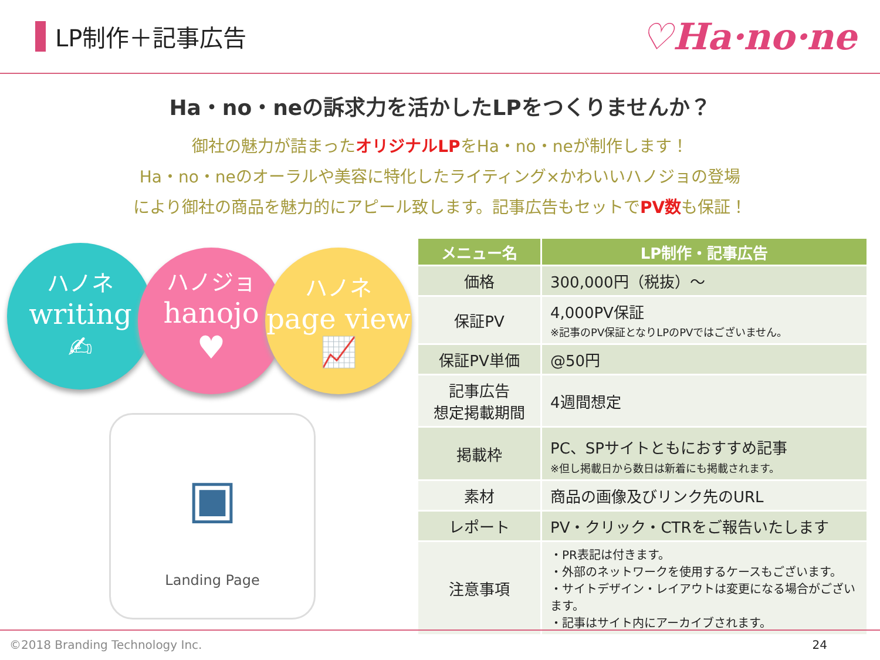LP制作＋記事広告
♡Ha·no·ne
Ha・no・neの訴求力を活かしたLPをつくりませんか？
御社の魅力が詰まったオリジナルLPをHa・no・neが制作します！
Ha・no・neのオーラルや美容に特化したライティング×かわいいハノジョの登場
により御社の商品を魅力的にアピール致します。記事広告もセットでPV数も保証！
ハノネ
writing
✍
ハノジョ
hanojo
♥
ハノネ
page view
📈
▣
Landing Page
| メニュー名 | LP制作・記事広告 |
| --- | --- |
| 価格 | 300,000円（税抜）～ |
| 保証PV | 4,000PV保証 ※記事のPV保証となりLPのPVではございません。 |
| 保証PV単価 | @50円 |
| 記事広告 想定掲載期間 | 4週間想定 |
| 掲載枠 | PC、SPサイトともにおすすめ記事 ※但し掲載日から数日は新着にも掲載されます。 |
| 素材 | 商品の画像及びリンク先のURL |
| レポート | PV・クリック・CTRをご報告いたします |
| 注意事項 | ・PR表記は付きます。 ・外部のネットワークを使用するケースもございます。 ・サイトデザイン・レイアウトは変更になる場合がございます。 ・記事はサイト内にアーカイブされます。 |
©2018 Branding Technology Inc. 24